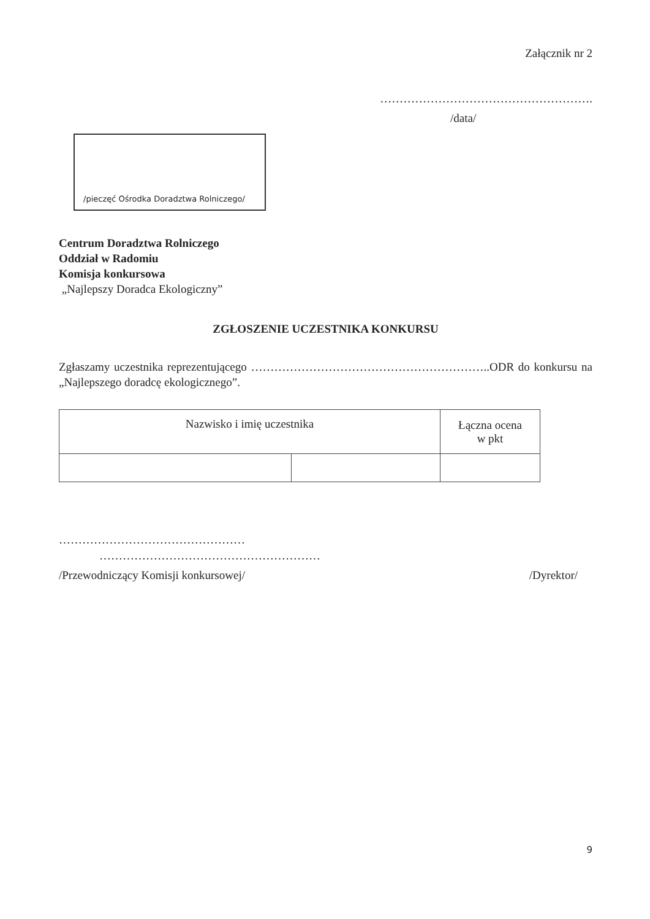Załącznik nr 2
……………………………………………….
/data/
/pieczęć Ośrodka Doradztwa Rolniczego/
Centrum Doradztwa Rolniczego
Oddział w Radomiu
Komisja konkursowa
„Najlepszy Doradca Ekologiczny”
ZGŁOSZENIE UCZESTNIKA KONKURSU
Zgłaszamy uczestnika reprezentującego ……………………………………………………..ODR do konkursu na „Najlepszego doradcę ekologicznego”.
| Nazwisko i imię uczestnika | | Łączna ocena w pkt |
| --- | --- | --- |
…………………………………………
…………………………………………………
/Przewodniczący Komisji konkursowej/ /Dyrektor/
9